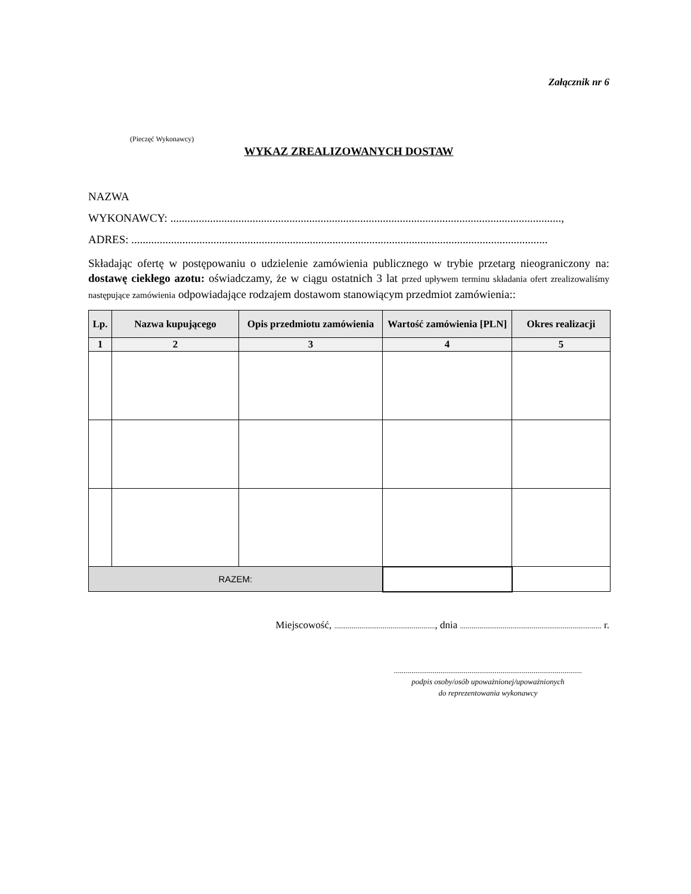Załącznik nr 6
(Pieczęć Wykonawcy)
WYKAZ ZREALIZOWANYCH DOSTAW
NAZWA
WYKONAWCY: ..........................................................................................................................................,
ADRES: ...................................................................................................................................................
Składając ofertę w postępowaniu o udzielenie zamówienia publicznego w trybie przetarg nieograniczony na: dostawę ciekłego azotu: oświadczamy, że w ciągu ostatnich 3 lat przed upływem terminu składania ofert zrealizowaliśmy następujące zamówienia odpowiadające rodzajem dostawom stanowiącym przedmiot zamówienia::
| Lp. | Nazwa kupującego | Opis przedmiotu zamówienia | Wartość zamówienia [PLN] | Okres realizacji |
| --- | --- | --- | --- | --- |
| 1 | 2 | 3 | 4 | 5 |
| RAZEM: | | | | |
Miejscowość, ...................................................., dnia ......................................................................... r.
.................................................................................................
podpis osoby/osób upoważnionej/upoważnionych
do reprezentowania wykonawcy